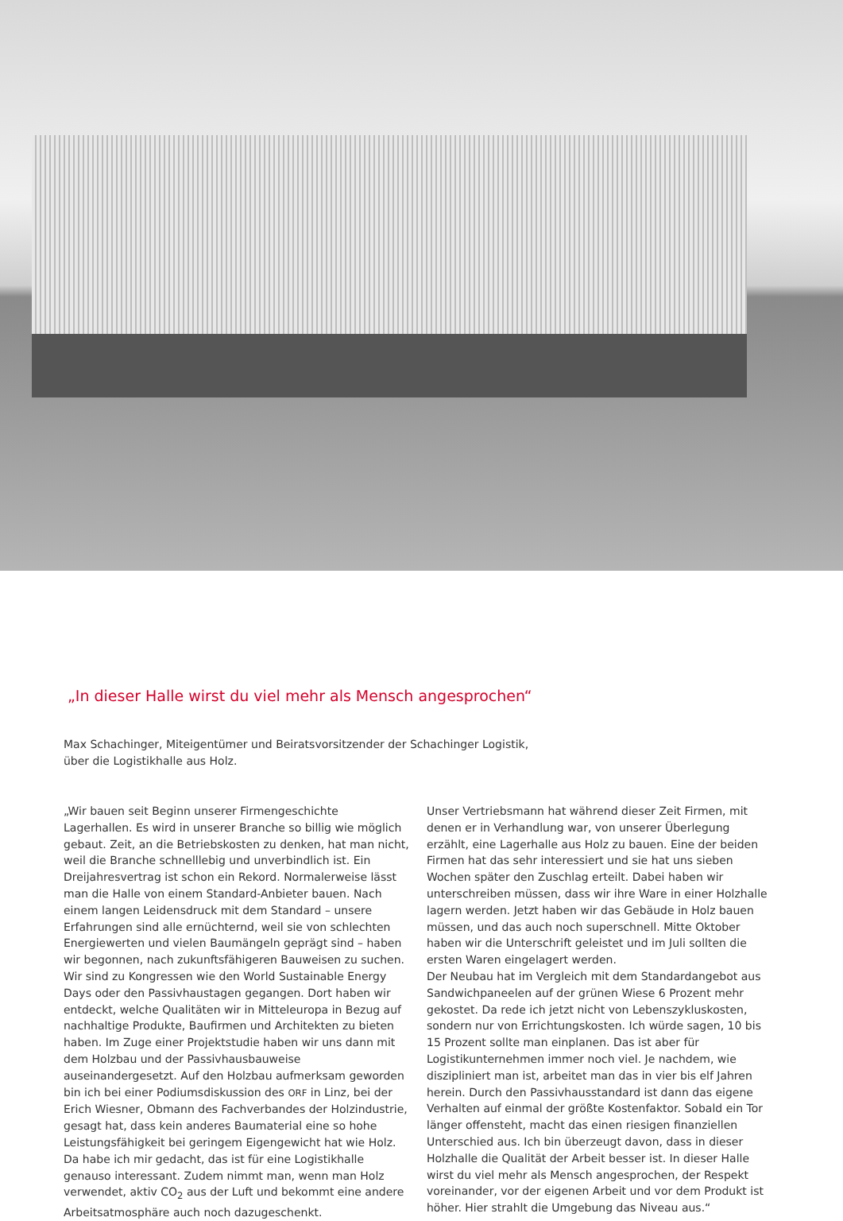„In dieser Halle wirst du viel mehr als Mensch angesprochen“
Max Schachinger, Miteigentümer und Beiratsvorsitzender der Schachinger Logistik,
über die Logistikhalle aus Holz.
„Wir bauen seit Beginn unserer Firmengeschichte Lagerhallen. Es wird in unserer Branche so billig wie möglich gebaut. Zeit, an die Betriebskosten zu denken, hat man nicht, weil die Branche schnelllebig und unverbindlich ist. Ein Dreijahresvertrag ist schon ein Rekord. Normalerweise lässt man die Halle von einem Standard-Anbieter bauen. Nach einem langen Leidensdruck mit dem Standard – unsere Erfahrungen sind alle ernüchternd, weil sie von schlechten Energiewerten und vielen Baumängeln geprägt sind – haben wir begonnen, nach zukunftsfähigeren Bauweisen zu suchen. Wir sind zu Kongressen wie den World Sustainable Energy Days oder den Passivhaustagen gegangen. Dort haben wir entdeckt, welche Qualitäten wir in Mitteleuropa in Bezug auf nachhaltige Produkte, Baufirmen und Architekten zu bieten haben. Im Zuge einer Projektstudie haben wir uns dann mit dem Holzbau und der Passivhausbauweise auseinandergesetzt. Auf den Holzbau aufmerksam geworden bin ich bei einer Podiumsdiskussion des ORF in Linz, bei der Erich Wiesner, Obmann des Fachverbandes der Holzindustrie, gesagt hat, dass kein anderes Baumaterial eine so hohe Leistungsfähigkeit bei geringem Eigengewicht hat wie Holz. Da habe ich mir gedacht, das ist für eine Logistikhalle genauso interessant. Zudem nimmt man, wenn man Holz verwendet, aktiv CO<sub>2</sub> aus der Luft und bekommt eine andere Arbeitsatmosphäre auch noch dazugeschenkt.
Unser Vertriebsmann hat während dieser Zeit Firmen, mit denen er in Verhandlung war, von unserer Überlegung erzählt, eine Lagerhalle aus Holz zu bauen. Eine der beiden Firmen hat das sehr interessiert und sie hat uns sieben Wochen später den Zuschlag erteilt. Dabei haben wir unterschreiben müssen, dass wir ihre Ware in einer Holzhalle lagern werden. Jetzt haben wir das Gebäude in Holz bauen müssen, und das auch noch superschnell. Mitte Oktober haben wir die Unterschrift geleistet und im Juli sollten die ersten Waren eingelagert werden.
Der Neubau hat im Vergleich mit dem Standardangebot aus Sandwichpaneelen auf der grünen Wiese 6 Prozent mehr gekostet. Da rede ich jetzt nicht von Lebenszykluskosten, sondern nur von Errichtungskosten. Ich würde sagen, 10 bis 15 Prozent sollte man einplanen. Das ist aber für Logistikunternehmen immer noch viel. Je nachdem, wie diszipliniert man ist, arbeitet man das in vier bis elf Jahren herein. Durch den Passivhausstandard ist dann das eigene Verhalten auf einmal der größte Kostenfaktor. Sobald ein Tor länger offensteht, macht das einen riesigen finanziellen Unterschied aus. Ich bin überzeugt davon, dass in dieser Holzhalle die Qualität der Arbeit besser ist. In dieser Halle wirst du viel mehr als Mensch angesprochen, der Respekt voreinander, vor der eigenen Arbeit und vor dem Produkt ist höher. Hier strahlt die Umgebung das Niveau aus.“